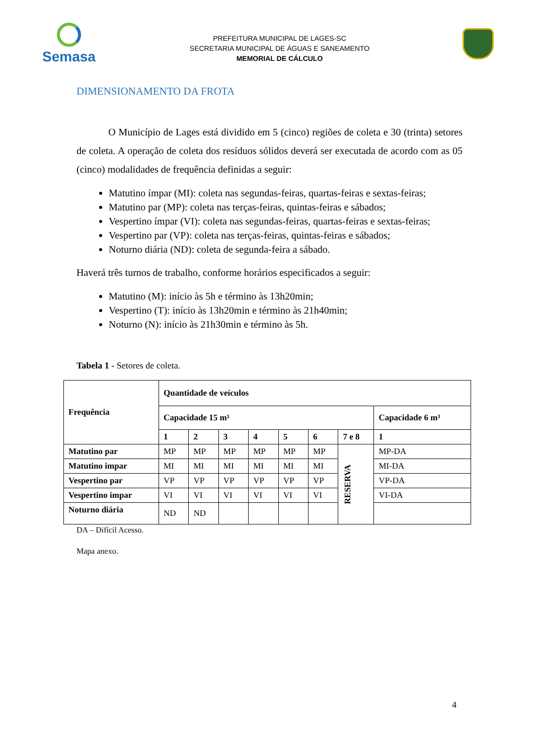Semasa
PREFEITURA MUNICIPAL DE LAGES-SC
SECRETARIA MUNICIPAL DE ÁGUAS E SANEAMENTO
MEMORIAL DE CÁLCULO
DIMENSIONAMENTO DA FROTA
O Município de Lages está dividido em 5 (cinco) regiões de coleta e 30 (trinta) setores de coleta. A operação de coleta dos resíduos sólidos deverá ser executada de acordo com as 05 (cinco) modalidades de frequência definidas a seguir:
Matutino ímpar (MI): coleta nas segundas-feiras, quartas-feiras e sextas-feiras;
Matutino par (MP): coleta nas terças-feiras, quintas-feiras e sábados;
Vespertino ímpar (VI): coleta nas segundas-feiras, quartas-feiras e sextas-feiras;
Vespertino par (VP): coleta nas terças-feiras, quintas-feiras e sábados;
Noturno diária (ND): coleta de segunda-feira a sábado.
Haverá três turnos de trabalho, conforme horários especificados a seguir:
Matutino (M): início às 5h e término às 13h20min;
Vespertino (T): início às 13h20min e término às 21h40min;
Noturno (N): início às 21h30min e término às 5h.
Tabela 1 - Setores de coleta.
| Frequência | Quantidade de veículos | | | | | | | |
| --- | --- | --- | --- | --- | --- | --- | --- | --- |
| | Capacidade 15 m³ | | | | | | | Capacidade 6 m³ |
| | 1 | 2 | 3 | 4 | 5 | 6 | 7 e 8 | 1 |
| Matutino par | MP | MP | MP | MP | MP | MP | RESERVA | MP-DA |
| Matutino impar | MI | MI | MI | MI | MI | MI | | MI-DA |
| Vespertino par | VP | VP | VP | VP | VP | VP | | VP-DA |
| Vespertino impar | VI | VI | VI | VI | VI | VI | | VI-DA |
| Noturno diária | ND | ND | | | | | | |
DA – Difícil Acesso.
Mapa anexo.
4